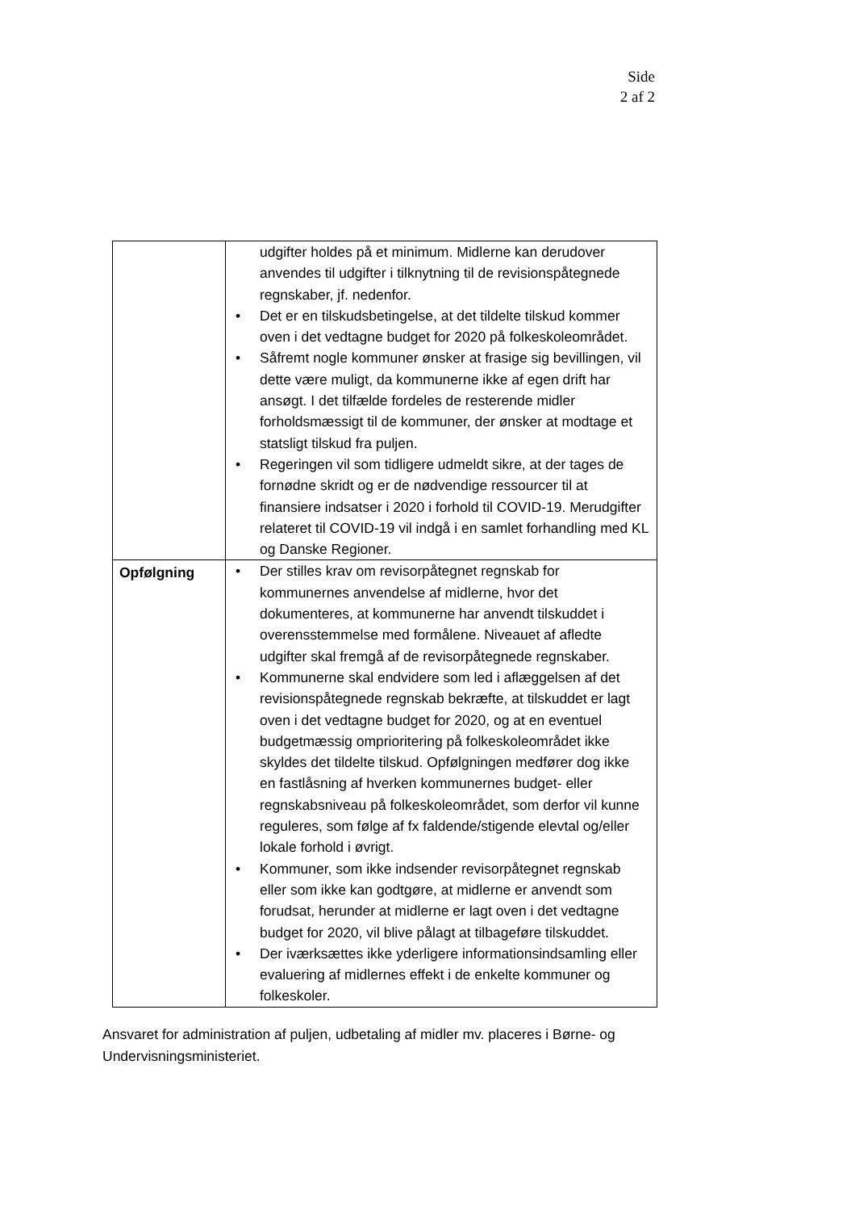Side
2 af 2
| | udgifter holdes på et minimum. Midlerne kan derudover anvendes til udgifter i tilknytning til de revisionspåtegnede regnskaber, jf. nedenfor. • Det er en tilskudsbetingelse, at det tildelte tilskud kommer oven i det vedtagne budget for 2020 på folkeskoleområdet. • Såfremt nogle kommuner ønsker at frasige sig bevillingen, vil dette være muligt, da kommunerne ikke af egen drift har ansøgt. I det tilfælde fordeles de resterende midler forholdsmæssigt til de kommuner, der ønsker at modtage et statsligt tilskud fra puljen. • Regeringen vil som tidligere udmeldt sikre, at der tages de fornødne skridt og er de nødvendige ressourcer til at finansiere indsatser i 2020 i forhold til COVID-19. Merudgifter relateret til COVID-19 vil indgå i en samlet forhandling med KL og Danske Regioner. |
| Opfølgning | • Der stilles krav om revisorpåtegnet regnskab for kommunernes anvendelse af midlerne, hvor det dokumenteres, at kommunerne har anvendt tilskuddet i overensstemmelse med formålene. Niveauet af afledte udgifter skal fremgå af de revisorpåtegnede regnskaber. • Kommunerne skal endvidere som led i aflæggelsen af det revisionspåtegnede regnskab bekræfte, at tilskuddet er lagt oven i det vedtagne budget for 2020, og at en eventuel budgetmæssig omprioritering på folkeskoleområdet ikke skyldes det tildelte tilskud. Opfølgningen medfører dog ikke en fastlåsning af hverken kommunernes budget- eller regnskabsniveau på folkeskoleområdet, som derfor vil kunne reguleres, som følge af fx faldende/stigende elevtal og/eller lokale forhold i øvrigt. • Kommuner, som ikke indsender revisorpåtegnet regnskab eller som ikke kan godtgøre, at midlerne er anvendt som forudsat, herunder at midlerne er lagt oven i det vedtagne budget for 2020, vil blive pålagt at tilbageføre tilskuddet. • Der iværksættes ikke yderligere informationsindsamling eller evaluering af midlernes effekt i de enkelte kommuner og folkeskoler. |
Ansvaret for administration af puljen, udbetaling af midler mv. placeres i Børne- og Undervisningsministeriet.